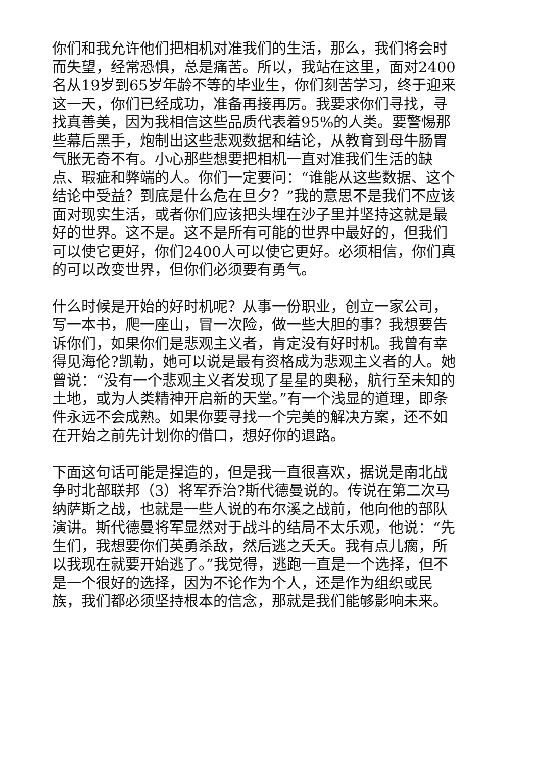你们和我允许他们把相机对准我们的生活，那么，我们将会时而失望，经常恐惧，总是痛苦。所以，我站在这里，面对2400名从19岁到65岁年龄不等的毕业生，你们刻苦学习，终于迎来这一天，你们已经成功，准备再接再厉。我要求你们寻找，寻找真善美，因为我相信这些品质代表着95%的人类。要警惕那些幕后黑手，炮制出这些悲观数据和结论，从教育到母牛肠胃气胀无奇不有。小心那些想要把相机一直对准我们生活的缺点、瑕疵和弊端的人。你们一定要问：“谁能从这些数据、这个结论中受益？到底是什么危在旦夕？”我的意思不是我们不应该面对现实生活，或者你们应该把头埋在沙子里并坚持这就是最好的世界。这不是。这不是所有可能的世界中最好的，但我们可以使它更好，你们2400人可以使它更好。必须相信，你们真的可以改变世界，但你们必须要有勇气。
什么时候是开始的好时机呢？从事一份职业，创立一家公司，写一本书，爬一座山，冒一次险，做一些大胆的事？我想要告诉你们，如果你们是悲观主义者，肯定没有好时机。我曾有幸得见海伦?凯勒，她可以说是最有资格成为悲观主义者的人。她曾说：“没有一个悲观主义者发现了星星的奥秘，航行至未知的土地，或为人类精神开启新的天堂。”有一个浅显的道理，即条件永远不会成熟。如果你要寻找一个完美的解决方案，还不如在开始之前先计划你的借口，想好你的退路。
下面这句话可能是捏造的，但是我一直很喜欢，据说是南北战争时北部联邦（3）将军乔治?斯代德曼说的。传说在第二次马纳萨斯之战，也就是一些人说的布尔溪之战前，他向他的部队演讲。斯代德曼将军显然对于战斗的结局不太乐观，他说：“先生们，我想要你们英勇杀敌，然后逃之夭夭。我有点儿瘸，所以我现在就要开始逃了。”我觉得，逃跑一直是一个选择，但不是一个很好的选择，因为不论作为个人，还是作为组织或民族，我们都必须坚持根本的信念，那就是我们能够影响未来。